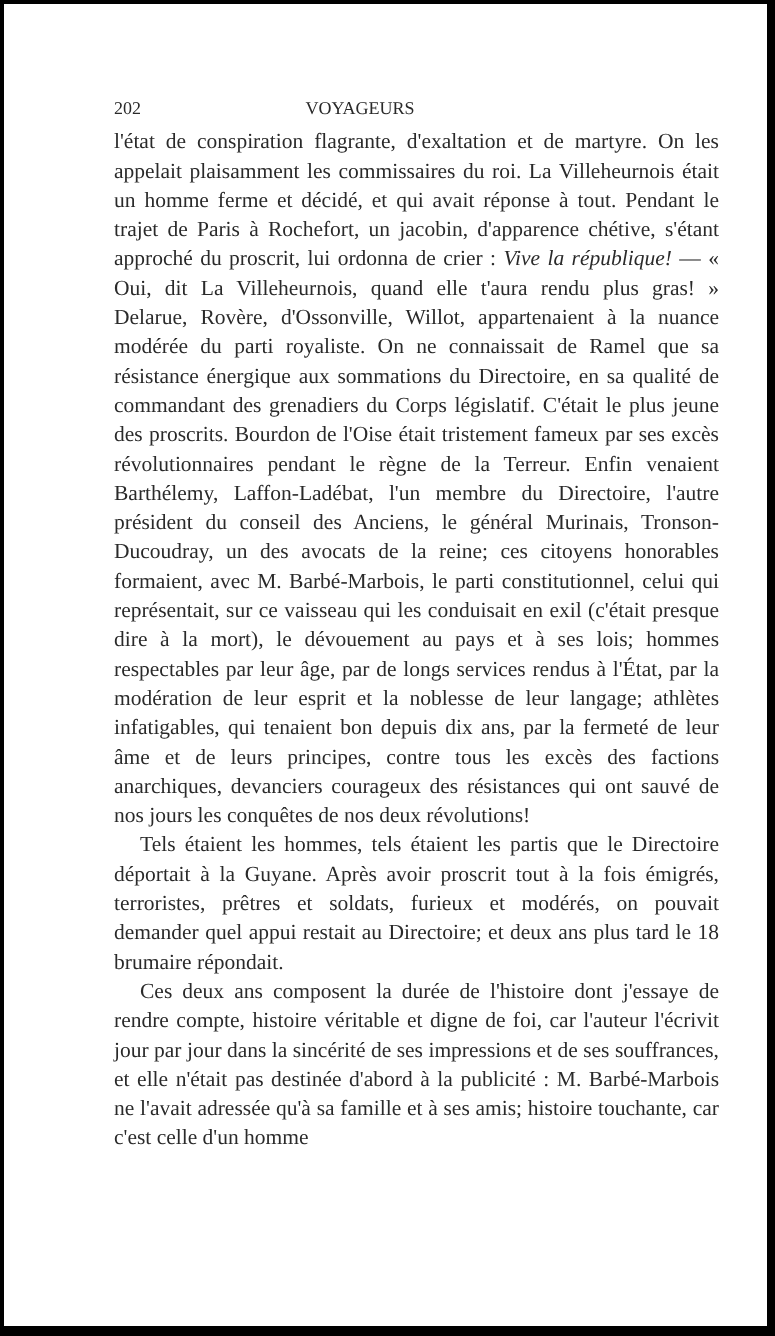202 VOYAGEURS
l'état de conspiration flagrante, d'exaltation et de martyre. On les appelait plaisamment les commissaires du roi. La Villeheurnois était un homme ferme et décidé, et qui avait réponse à tout. Pendant le trajet de Paris à Rochefort, un jacobin, d'apparence chétive, s'étant approché du proscrit, lui ordonna de crier : Vive la république! — « Oui, dit La Villeheurnois, quand elle t'aura rendu plus gras! » Delarue, Rovère, d'Ossonville, Willot, appartenaient à la nuance modérée du parti royaliste. On ne connaissait de Ramel que sa résistance énergique aux sommations du Directoire, en sa qualité de commandant des grenadiers du Corps législatif. C'était le plus jeune des proscrits. Bourdon de l'Oise était tristement fameux par ses excès révolutionnaires pendant le règne de la Terreur. Enfin venaient Barthélemy, Laffon-Ladébat, l'un membre du Directoire, l'autre président du conseil des Anciens, le général Murinais, Tronson-Ducoudray, un des avocats de la reine; ces citoyens honorables formaient, avec M. Barbé-Marbois, le parti constitutionnel, celui qui représentait, sur ce vaisseau qui les conduisait en exil (c'était presque dire à la mort), le dévouement au pays et à ses lois; hommes respectables par leur âge, par de longs services rendus à l'État, par la modération de leur esprit et la noblesse de leur langage; athlètes infatigables, qui tenaient bon depuis dix ans, par la fermeté de leur âme et de leurs principes, contre tous les excès des factions anarchiques, devanciers courageux des résistances qui ont sauvé de nos jours les conquêtes de nos deux révolutions!
Tels étaient les hommes, tels étaient les partis que le Directoire déportait à la Guyane. Après avoir proscrit tout à la fois émigrés, terroristes, prêtres et soldats, furieux et modérés, on pouvait demander quel appui restait au Directoire; et deux ans plus tard le 18 brumaire répondait.
Ces deux ans composent la durée de l'histoire dont j'essaye de rendre compte, histoire véritable et digne de foi, car l'auteur l'écrivit jour par jour dans la sincérité de ses impressions et de ses souffrances, et elle n'était pas destinée d'abord à la publicité : M. Barbé-Marbois ne l'avait adressée qu'à sa famille et à ses amis; histoire touchante, car c'est celle d'un homme